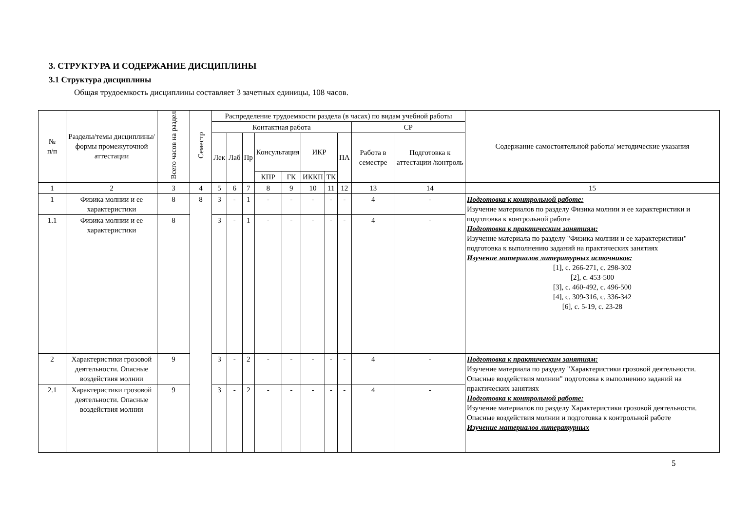3. СТРУКТУРА И СОДЕРЖАНИЕ ДИСЦИПЛИНЫ
3.1 Структура дисциплины
Общая трудоемкость дисциплины составляет 3 зачетных единицы, 108 часов.
| № п/п | Разделы/темы дисциплины/формы промежуточной аттестации | Всего часов на раздел | Семестр | Распределение трудоемкости раздела (в часах) по видам учебной работы | | | | | | | | | | Содержание самостоятельной работы/ методические указания |
| --- | --- | --- | --- | --- | --- | --- | --- | --- | --- | --- | --- | --- | --- | --- |
| | | | | Контактная работа | | | | | | | | СР | | |
| | | | | Лек | Лаб | Пр | Консультация | | ИКР | | ПА | Работа в семестре | Подготовка к аттестации /контроль | |
| | | | | | | | КПР | ГК | ИККП | ТК | | | | |
| 1 | 2 | 3 | 4 | 5 | 6 | 7 | 8 | 9 | 10 | 11 | 12 | 13 | 14 | 15 |
| 1 | Физика молнии и ее характеристики | 8 | 8 | 3 | - | 1 | - | - | - | - | - | 4 | - | Подготовка к контрольной работе: Изучение материалов по разделу Физика молнии и ее характеристики и подготовка к контрольной работе Подготовка к практическим занятиям: Изучение материала по разделу "Физика молнии и ее характеристики" подготовка к выполнению заданий на практических занятиях Изучение материалов литературных источников: [1], с. 266-271, с. 298-302 [2], с. 453-500 [3], с. 460-492, с. 496-500 [4], с. 309-316, с. 336-342 [6], с. 5-19, с. 23-28 |
| 1.1 | Физика молнии и ее характеристики | 8 | | 3 | - | 1 | - | - | - | - | - | 4 | - | |
| 2 | Характеристики грозовой деятельности. Опасные воздействия молнии | 9 | | 3 | - | 2 | - | - | - | - | - | 4 | - | Подготовка к практическим занятиям: Изучение материала по разделу "Характеристики грозовой деятельности. Опасные воздействия молнии" подготовка к выполнению заданий на практических занятиях Подготовка к контрольной работе: Изучение материалов по разделу Характеристики грозовой деятельности. Опасные воздействия молнии и подготовка к контрольной работе Изучение материалов литературных |
| 2.1 | Характеристики грозовой деятельности. Опасные воздействия молнии | 9 | | 3 | - | 2 | - | - | - | - | - | 4 | - | |
5